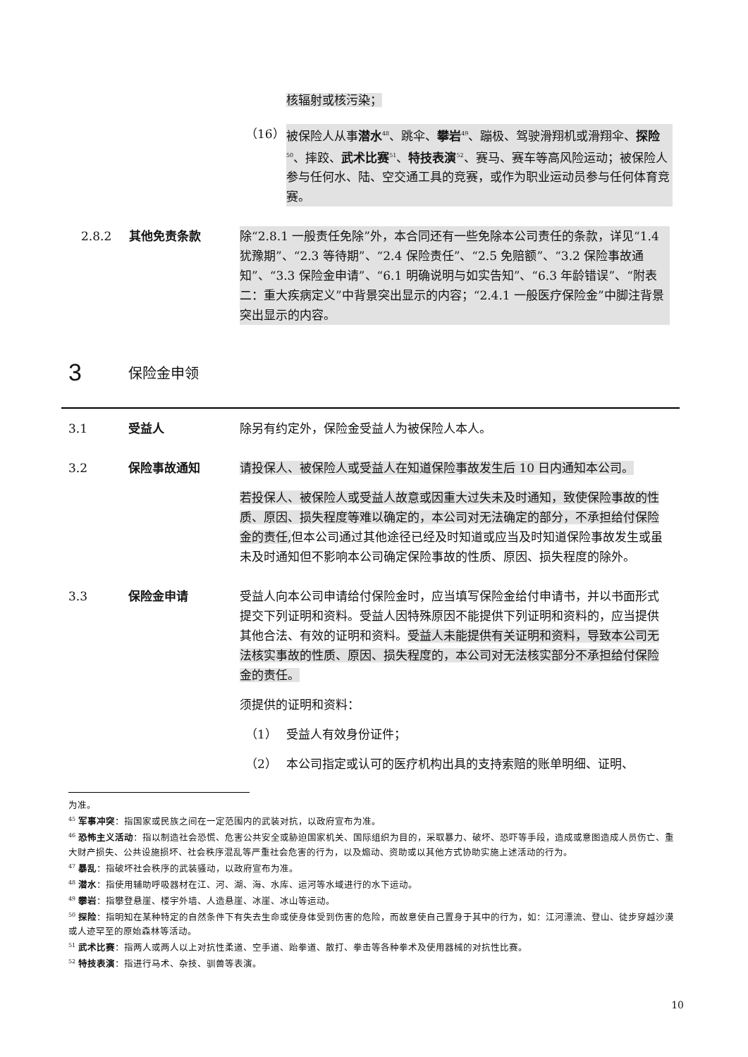核辐射或核污染；
（16） 被保险人从事潜水<sup>48</sup>、跳伞、攀岩<sup>49</sup>、蹦极、驾驶滑翔机或滑翔伞、探险<sup>50</sup>、摔跤、武术比赛<sup>51</sup>、特技表演<sup>52</sup>、赛马、赛车等高风险运动；被保险人参与任何水、陆、空交通工具的竞赛，或作为职业运动员参与任何体育竞赛。
2.8.2 其他免责条款 除“2.8.1 一般责任免除”外，本合同还有一些免除本公司责任的条款，详见“1.4 犹豫期”、“2.3 等待期”、“2.4 保险责任”、“2.5 免赔额”、“3.2 保险事故通知”、“3.3 保险金申请”、“6.1 明确说明与如实告知”、“6.3 年龄错误”、“附表二：重大疾病定义”中背景突出显示的内容；“2.4.1 一般医疗保险金”中脚注背景突出显示的内容。
3
保险金申领
3.1 受益人 除另有约定外，保险金受益人为被保险人本人。
3.2 保险事故通知 请投保人、被保险人或受益人在知道保险事故发生后 10 日内通知本公司。
若投保人、被保险人或受益人故意或因重大过失未及时通知，致使保险事故的性质、原因、损失程度等难以确定的，本公司对无法确定的部分，不承担给付保险金的责任, 但本公司通过其他途径已经及时知道或应当及时知道保险事故发生或虽未及时通知但不影响本公司确定保险事故的性质、原因、损失程度的除外。
3.3 保险金申请 受益人向本公司申请给付保险金时，应当填写保险金给付申请书，并以书面形式提交下列证明和资料。受益人因特殊原因不能提供下列证明和资料的，应当提供其他合法、有效的证明和资料。受益人未能提供有关证明和资料，导致本公司无法核实事故的性质、原因、损失程度的，本公司对无法核实部分不承担给付保险金的责任。
须提供的证明和资料：
（1） 受益人有效身份证件；
（2） 本公司指定或认可的医疗机构出具的支持索赔的账单明细、证明、
为准。
<sup>45</sup> 军事冲突：指国家或民族之间在一定范围内的武装对抗，以政府宣布为准。
<sup>46</sup> 恐怖主义活动：指以制造社会恐慌、危害公共安全或胁迫国家机关、国际组织为目的，采取暴力、破坏、恐吓等手段，造成或意图造成人员伤亡、重大财产损失、公共设施损坏、社会秩序混乱等严重社会危害的行为，以及煽动、资助或以其他方式协助实施上述活动的行为。
<sup>47</sup> 暴乱：指破坏社会秩序的武装骚动，以政府宣布为准。
<sup>48</sup> 潜水：指使用辅助呼吸器材在江、河、湖、海、水库、运河等水域进行的水下运动。
<sup>49</sup> 攀岩：指攀登悬崖、楼宇外墙、人造悬崖、冰崖、冰山等运动。
<sup>50</sup> 探险：指明知在某种特定的自然条件下有失去生命或使身体受到伤害的危险，而故意使自己置身于其中的行为，如：江河漂流、登山、徒步穿越沙漠或人迹罕至的原始森林等活动。
<sup>51</sup> 武术比赛：指两人或两人以上对抗性柔道、空手道、跆拳道、散打、拳击等各种拳术及使用器械的对抗性比赛。
<sup>52</sup> 特技表演：指进行马术、杂技、驯兽等表演。
10